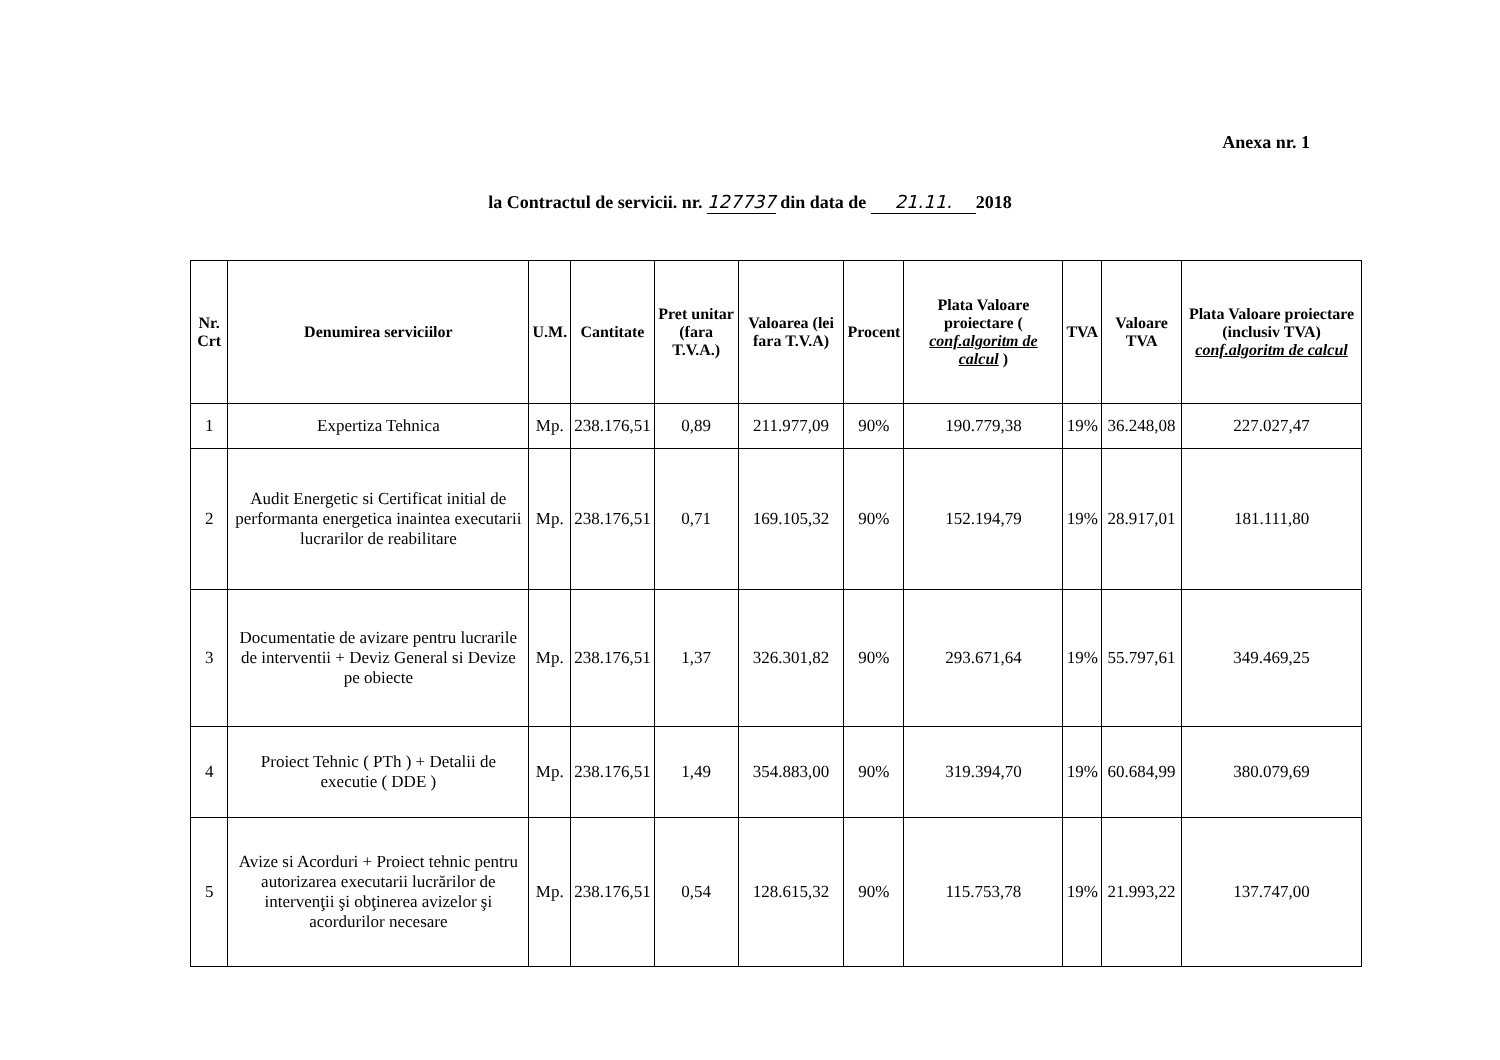Anexa nr. 1
la Contractul de servicii. nr. 127737 din data de 21.11. 2018
| Nr. Crt | Denumirea serviciilor | U.M. | Cantitate | Pret unitar (fara T.V.A.) | Valoarea (lei fara T.V.A) | Procent | Plata Valoare proiectare ( conf.algoritm de calcul ) | TVA | Valoare TVA | Plata Valoare proiectare (inclusiv TVA) conf.algoritm de calcul |
| --- | --- | --- | --- | --- | --- | --- | --- | --- | --- | --- |
| 1 | Expertiza Tehnica | Mp. | 238.176,51 | 0,89 | 211.977,09 | 90% | 190.779,38 | 19% | 36.248,08 | 227.027,47 |
| 2 | Audit Energetic si Certificat initial de performanta energetica inaintea executarii lucrarilor de reabilitare | Mp. | 238.176,51 | 0,71 | 169.105,32 | 90% | 152.194,79 | 19% | 28.917,01 | 181.111,80 |
| 3 | Documentatie de avizare pentru lucrarile de interventii + Deviz General si Devize pe obiecte | Mp. | 238.176,51 | 1,37 | 326.301,82 | 90% | 293.671,64 | 19% | 55.797,61 | 349.469,25 |
| 4 | Proiect Tehnic ( PTh ) + Detalii de executie ( DDE ) | Mp. | 238.176,51 | 1,49 | 354.883,00 | 90% | 319.394,70 | 19% | 60.684,99 | 380.079,69 |
| 5 | Avize si Acorduri + Proiect tehnic pentru autorizarea executarii lucrărilor de intervenţii şi obţinerea avizelor şi acordurilor necesare | Mp. | 238.176,51 | 0,54 | 128.615,32 | 90% | 115.753,78 | 19% | 21.993,22 | 137.747,00 |